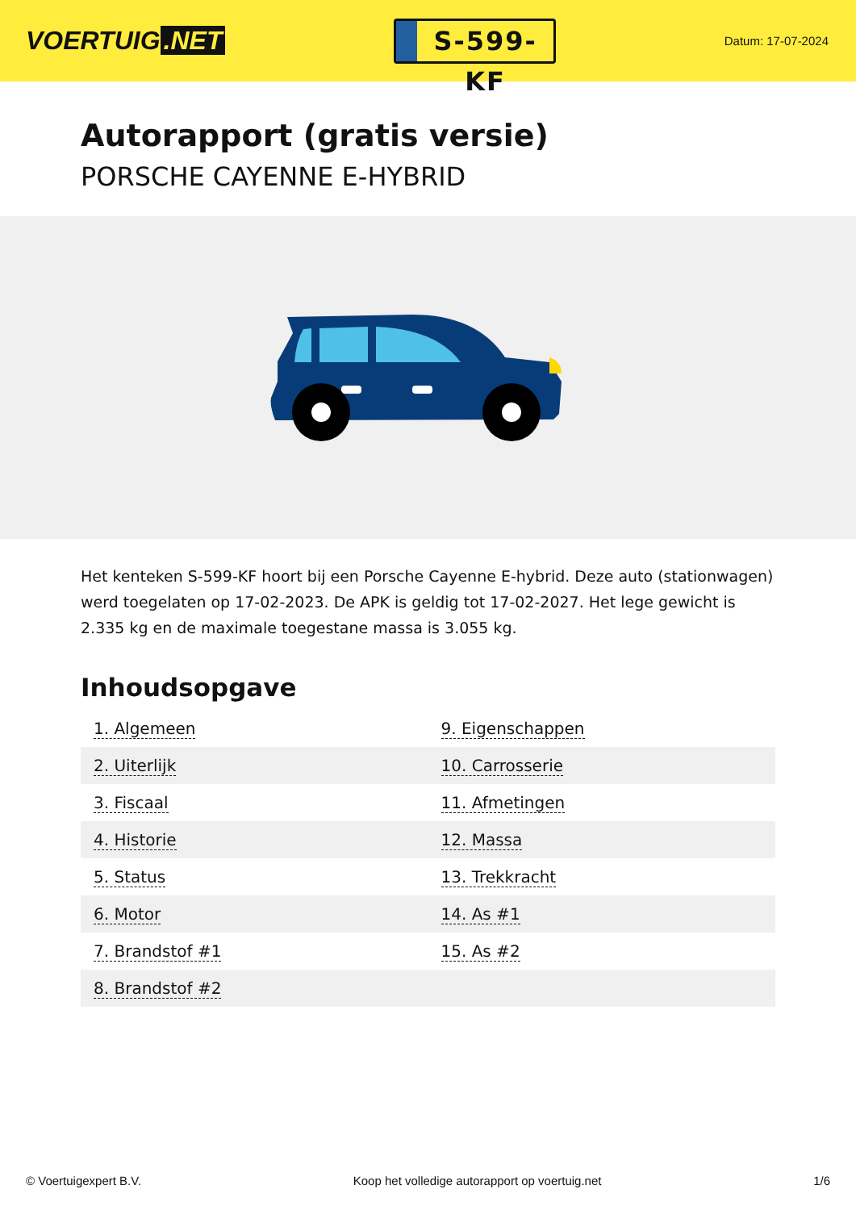VOERTUIG.NET
S-599-KF
Datum: 17-07-2024
Autorapport (gratis versie)
PORSCHE CAYENNE E-HYBRID
Het kenteken S-599-KF hoort bij een Porsche Cayenne E-hybrid. Deze auto (stationwagen) werd toegelaten op 17-02-2023. De APK is geldig tot 17-02-2027. Het lege gewicht is 2.335 kg en de maximale toegestane massa is 3.055 kg.
Inhoudsopgave
| 1. Algemeen | 9. Eigenschappen |
| 2. Uiterlijk | 10. Carrosserie |
| 3. Fiscaal | 11. Afmetingen |
| 4. Historie | 12. Massa |
| 5. Status | 13. Trekkracht |
| 6. Motor | 14. As #1 |
| 7. Brandstof #1 | 15. As #2 |
| 8. Brandstof #2 | |
© Voertuigexpert B.V. Koop het volledige autorapport op voertuig.net 1/6